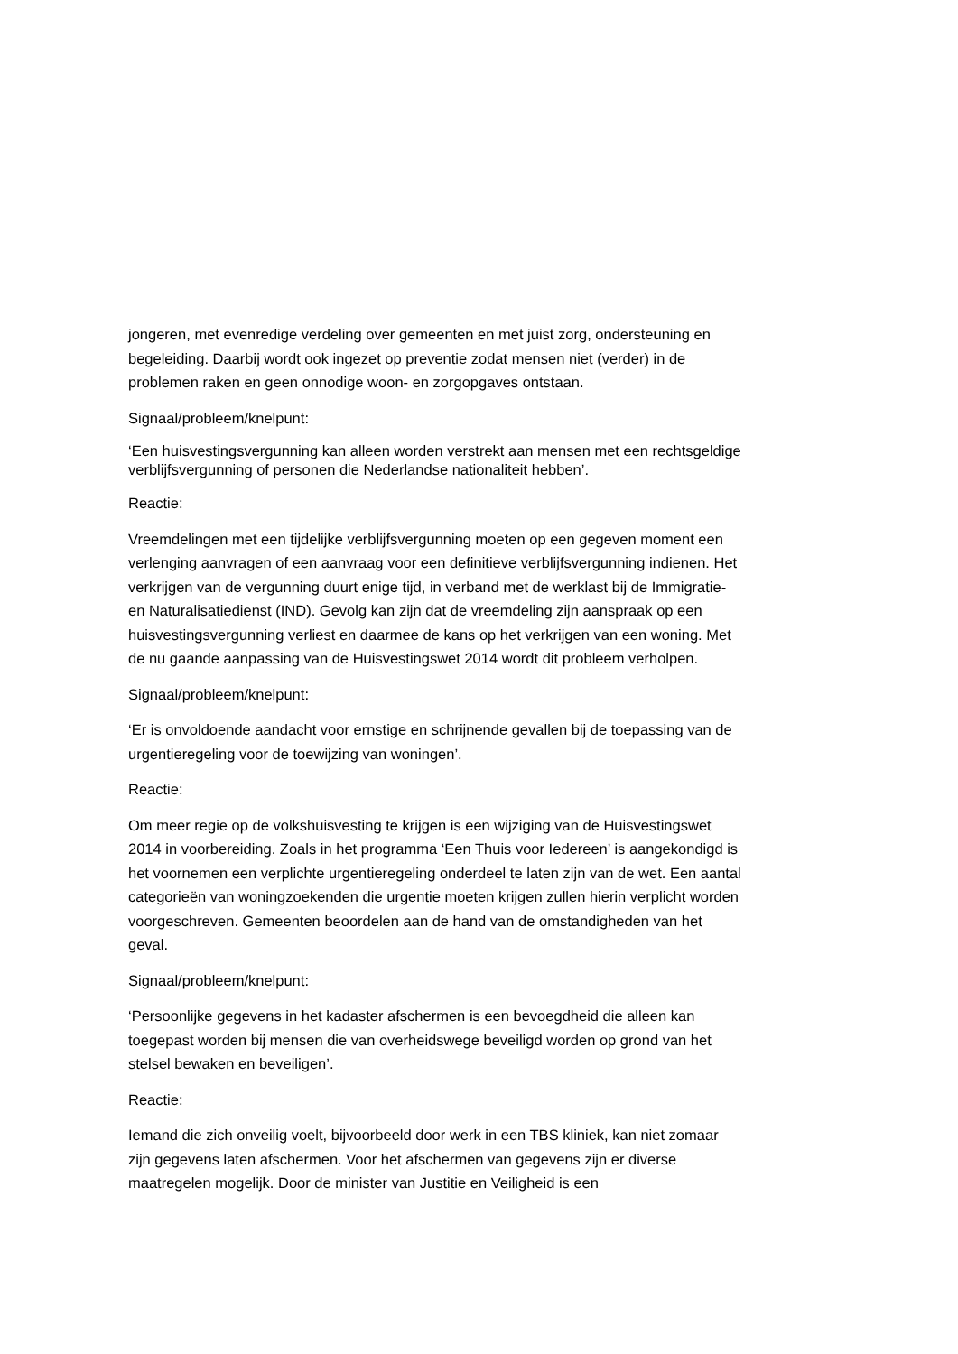jongeren, met evenredige verdeling over gemeenten en met juist zorg, ondersteuning en begeleiding. Daarbij wordt ook ingezet op preventie zodat mensen niet (verder) in de problemen raken en geen onnodige woon- en zorgopgaves ontstaan.
Signaal/probleem/knelpunt:
‘Een huisvestingsvergunning kan alleen worden verstrekt aan mensen met een rechtsgeldige verblijfsvergunning of personen die Nederlandse nationaliteit hebben’.
Reactie:
Vreemdelingen met een tijdelijke verblijfsvergunning moeten op een gegeven moment een verlenging aanvragen of een aanvraag voor een definitieve verblijfsvergunning indienen. Het verkrijgen van de vergunning duurt enige tijd, in verband met de werklast bij de Immigratie- en Naturalisatiedienst (IND). Gevolg kan zijn dat de vreemdeling zijn aanspraak op een huisvestingsvergunning verliest en daarmee de kans op het verkrijgen van een woning. Met de nu gaande aanpassing van de Huisvestingswet 2014 wordt dit probleem verholpen.
Signaal/probleem/knelpunt:
‘Er is onvoldoende aandacht voor ernstige en schrijnende gevallen bij de toepassing van de urgentieregeling voor de toewijzing van woningen’.
Reactie:
Om meer regie op de volkshuisvesting te krijgen is een wijziging van de Huisvestingswet 2014 in voorbereiding. Zoals in het programma ‘Een Thuis voor Iedereen’ is aangekondigd is het voornemen een verplichte urgentieregeling onderdeel te laten zijn van de wet. Een aantal categorieën van woningzoekenden die urgentie moeten krijgen zullen hierin verplicht worden voorgeschreven. Gemeenten beoordelen aan de hand van de omstandigheden van het geval.
Signaal/probleem/knelpunt:
‘Persoonlijke gegevens in het kadaster afschermen is een bevoegdheid die alleen kan toegepast worden bij mensen die van overheidswege beveiligd worden op grond van het stelsel bewaken en beveiligen’.
Reactie:
Iemand die zich onveilig voelt, bijvoorbeeld door werk in een TBS kliniek, kan niet zomaar zijn gegevens laten afschermen. Voor het afschermen van gegevens zijn er diverse maatregelen mogelijk. Door de minister van Justitie en Veiligheid is een